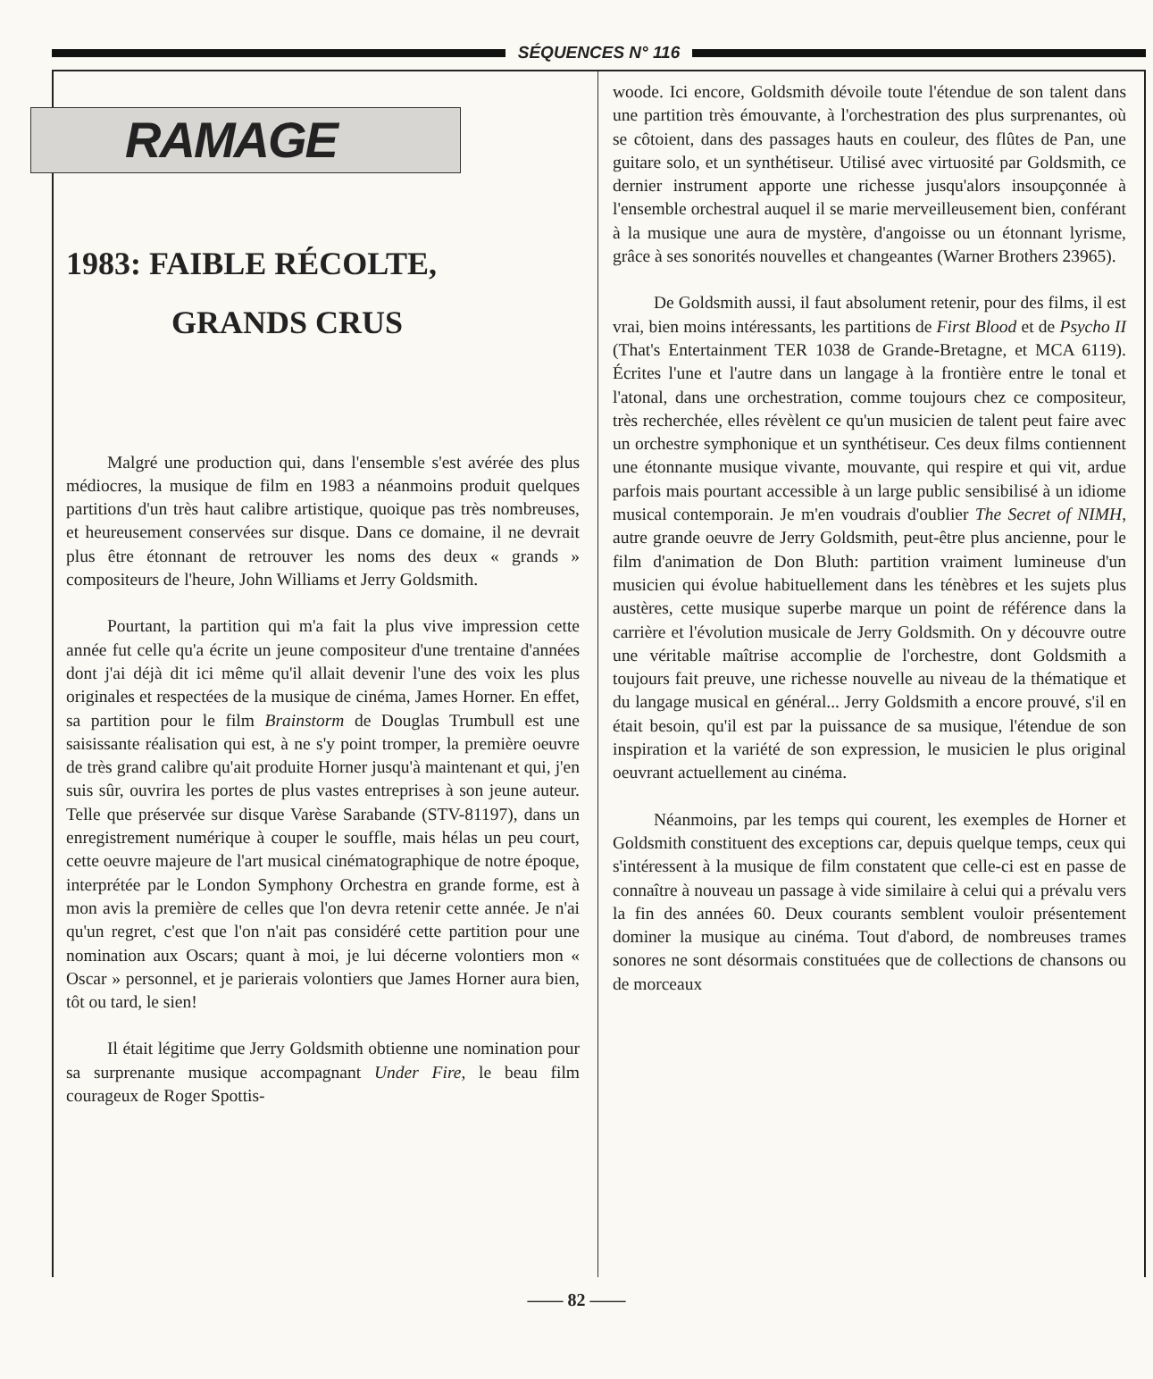SÉQUENCES N° 116
RAMAGE
1983: FAIBLE RÉCOLTE,
GRANDS CRUS
Malgré une production qui, dans l'ensemble s'est avérée des plus médiocres, la musique de film en 1983 a néanmoins produit quelques partitions d'un très haut calibre artistique, quoique pas très nombreuses, et heureusement conservées sur disque. Dans ce domaine, il ne devrait plus être étonnant de retrouver les noms des deux « grands » compositeurs de l'heure, John Williams et Jerry Goldsmith.
Pourtant, la partition qui m'a fait la plus vive impression cette année fut celle qu'a écrite un jeune compositeur d'une trentaine d'années dont j'ai déjà dit ici même qu'il allait devenir l'une des voix les plus originales et respectées de la musique de cinéma, James Horner. En effet, sa partition pour le film Brainstorm de Douglas Trumbull est une saisissante réalisation qui est, à ne s'y point tromper, la première oeuvre de très grand calibre qu'ait produite Horner jusqu'à maintenant et qui, j'en suis sûr, ouvrira les portes de plus vastes entreprises à son jeune auteur. Telle que préservée sur disque Varèse Sarabande (STV-81197), dans un enregistrement numérique à couper le souffle, mais hélas un peu court, cette oeuvre majeure de l'art musical cinématographique de notre époque, interprétée par le London Symphony Orchestra en grande forme, est à mon avis la première de celles que l'on devra retenir cette année. Je n'ai qu'un regret, c'est que l'on n'ait pas considéré cette partition pour une nomination aux Oscars; quant à moi, je lui décerne volontiers mon « Oscar » personnel, et je parierais volontiers que James Horner aura bien, tôt ou tard, le sien!
Il était légitime que Jerry Goldsmith obtienne une nomination pour sa surprenante musique accompagnant Under Fire, le beau film courageux de Roger Spottis-
woode. Ici encore, Goldsmith dévoile toute l'étendue de son talent dans une partition très émouvante, à l'orchestration des plus surprenantes, où se côtoient, dans des passages hauts en couleur, des flûtes de Pan, une guitare solo, et un synthétiseur. Utilisé avec virtuosité par Goldsmith, ce dernier instrument apporte une richesse jusqu'alors insoupçonnée à l'ensemble orchestral auquel il se marie merveilleusement bien, conférant à la musique une aura de mystère, d'angoisse ou un étonnant lyrisme, grâce à ses sonorités nouvelles et changeantes (Warner Brothers 23965).
De Goldsmith aussi, il faut absolument retenir, pour des films, il est vrai, bien moins intéressants, les partitions de First Blood et de Psycho II (That's Entertainment TER 1038 de Grande-Bretagne, et MCA 6119). Écrites l'une et l'autre dans un langage à la frontière entre le tonal et l'atonal, dans une orchestration, comme toujours chez ce compositeur, très recherchée, elles révèlent ce qu'un musicien de talent peut faire avec un orchestre symphonique et un synthétiseur. Ces deux films contiennent une étonnante musique vivante, mouvante, qui respire et qui vit, ardue parfois mais pourtant accessible à un large public sensibilisé à un idiome musical contemporain. Je m'en voudrais d'oublier The Secret of NIMH, autre grande oeuvre de Jerry Goldsmith, peut-être plus ancienne, pour le film d'animation de Don Bluth: partition vraiment lumineuse d'un musicien qui évolue habituellement dans les ténèbres et les sujets plus austères, cette musique superbe marque un point de référence dans la carrière et l'évolution musicale de Jerry Goldsmith. On y découvre outre une véritable maîtrise accomplie de l'orchestre, dont Goldsmith a toujours fait preuve, une richesse nouvelle au niveau de la thématique et du langage musical en général... Jerry Goldsmith a encore prouvé, s'il en était besoin, qu'il est par la puissance de sa musique, l'étendue de son inspiration et la variété de son expression, le musicien le plus original oeuvrant actuellement au cinéma.
Néanmoins, par les temps qui courent, les exemples de Horner et Goldsmith constituent des exceptions car, depuis quelque temps, ceux qui s'intéressent à la musique de film constatent que celle-ci est en passe de connaître à nouveau un passage à vide similaire à celui qui a prévalu vers la fin des années 60. Deux courants semblent vouloir présentement dominer la musique au cinéma. Tout d'abord, de nombreuses trames sonores ne sont désormais constituées que de collections de chansons ou de morceaux
—— 82 ——